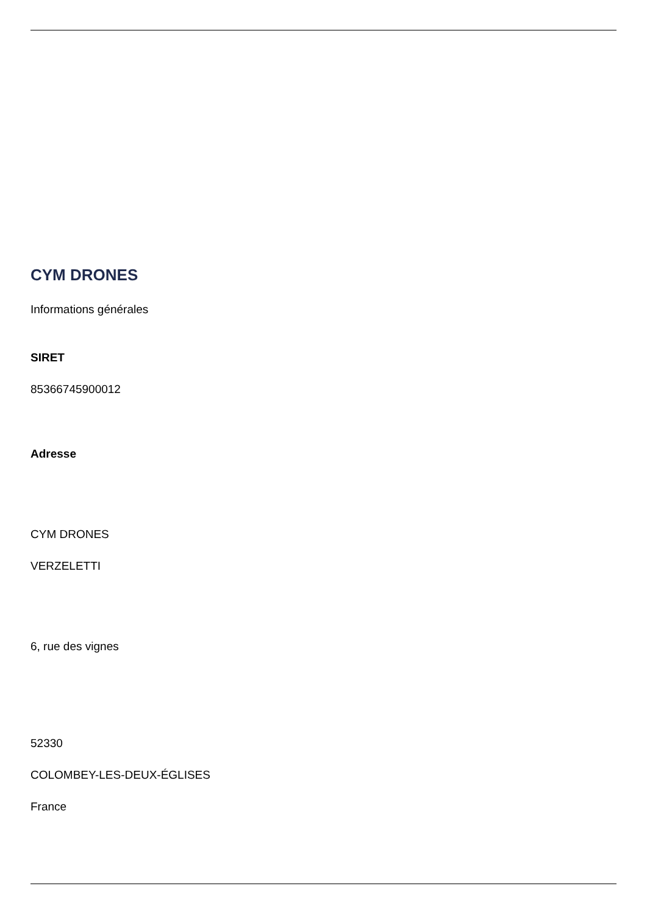CYM DRONES
Informations générales
SIRET
85366745900012
Adresse
CYM DRONES
VERZELETTI
6, rue des vignes
52330
COLOMBEY-LES-DEUX-ÉGLISES
France